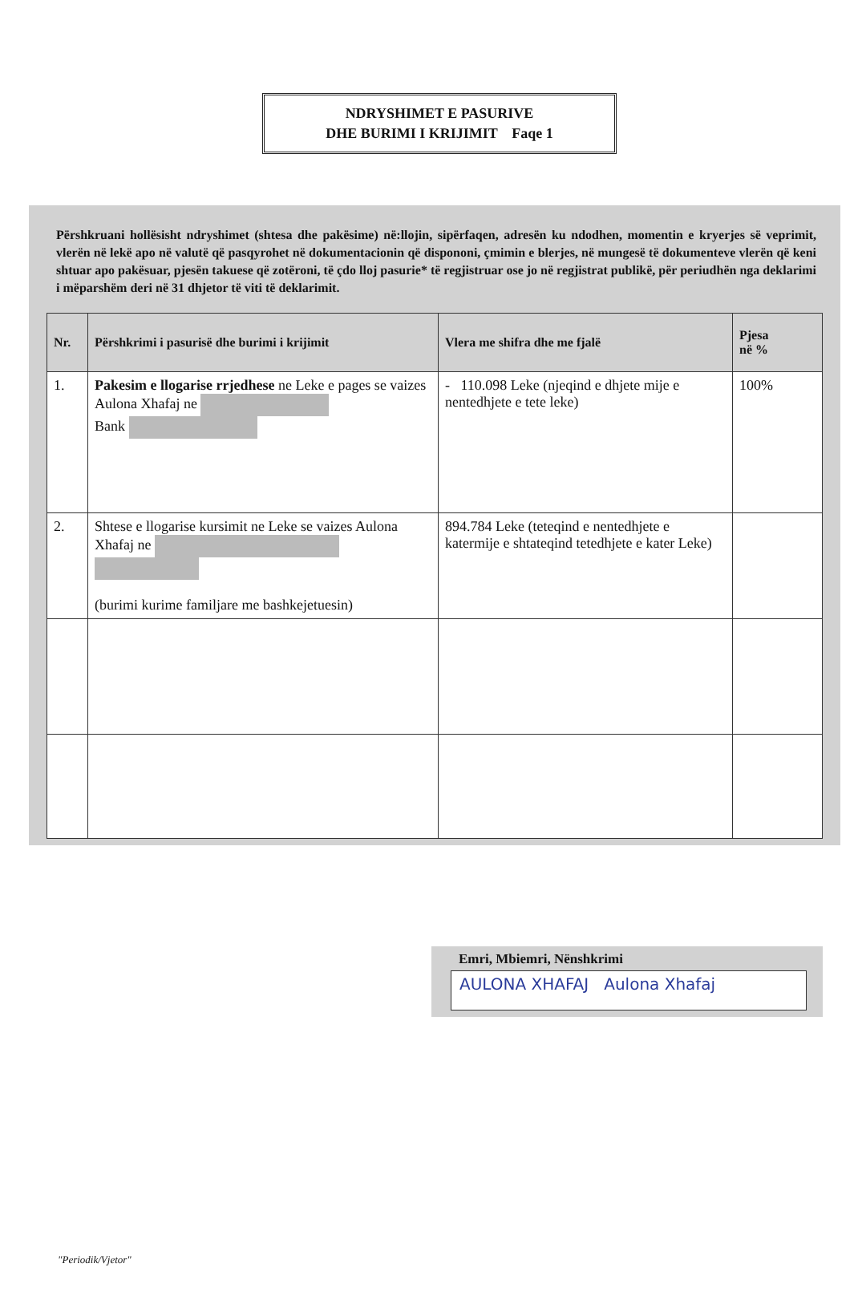NDRYSHIMET E PASURIVE
DHE BURIMI I KRIJIMIT Faqe 1
Përshkruani hollësisht ndryshimet (shtesa dhe pakësime) në:llojin, sipërfaqen, adresën ku ndodhen, momentin e kryerjes së veprimit, vlerën në lekë apo në valutë që pasqyrohet në dokumentacionin që dispononi, çmimin e blerjes, në mungesë të dokumenteve vlerën që keni shtuar apo pakësuar, pjesën takuese që zotëroni, të çdo lloj pasurie* të regjistruar ose jo në regjistrat publikë, për periudhën nga deklarimi i mëparshëm deri në 31 dhjetor të viti të deklarimit.
| Nr. | Përshkrimi i pasurisë dhe burimi i krijimit | Vlera me shifra dhe me fjalë | Pjesa në % |
| --- | --- | --- | --- |
| 1. | Pakesim e llogarise rrjedhese ne Leke e pages se vaizes Aulona Xhafaj ne Bank | - 110.098 Leke (njeqind e dhjete mije e nentedhjete e tete leke) | 100% |
| 2. | Shtese e llogarise kursimit ne Leke se vaizes Aulona Xhafaj ne (burimi kurime familjare me bashkejetuesin) | 894.784 Leke (teteqind e nentedhjete e katermije e shtateqind tetedhjete e kater Leke) | |
Emri, Mbiemri, Nënshkrimi
AULONA XHAFAJ Aulona Xhafaj
"Periodik/Vjetor"